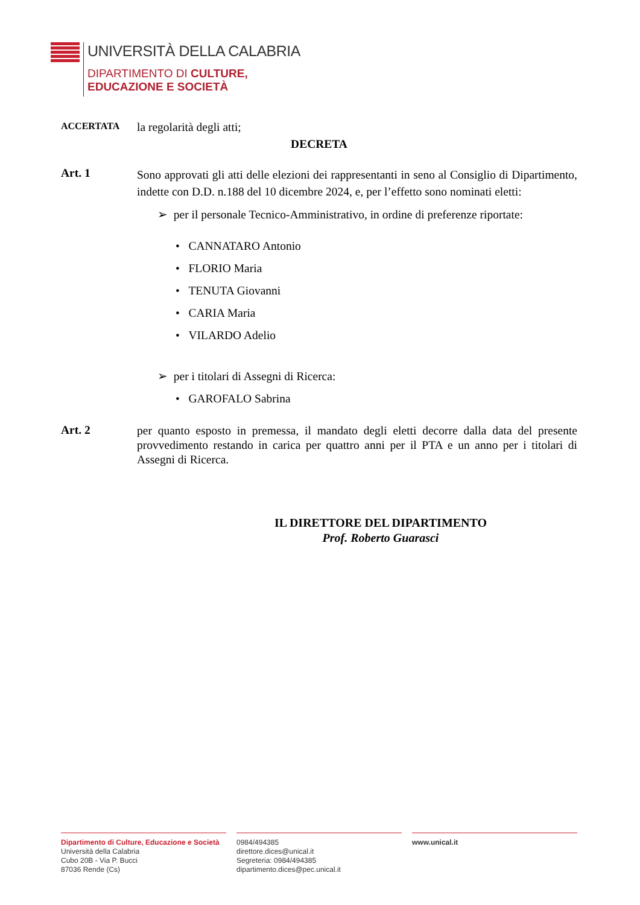UNIVERSITÀ DELLA CALABRIA
DIPARTIMENTO DI CULTURE,
EDUCAZIONE E SOCIETÀ
ACCERTATA la regolarità degli atti;
DECRETA
Art. 1
Sono approvati gli atti delle elezioni dei rappresentanti in seno al Consiglio di Dipartimento, indette con D.D. n.188 del 10 dicembre 2024, e, per l’effetto sono nominati eletti:
➢ per il personale Tecnico-Amministrativo, in ordine di preferenze riportate:
• CANNATARO Antonio
• FLORIO Maria
• TENUTA Giovanni
• CARIA Maria
• VILARDO Adelio
➢ per i titolari di Assegni di Ricerca:
• GAROFALO Sabrina
Art. 2
per quanto esposto in premessa, il mandato degli eletti decorre dalla data del presente provvedimento restando in carica per quattro anni per il PTA e un anno per i titolari di Assegni di Ricerca.
IL DIRETTORE DEL DIPARTIMENTO
Prof. Roberto Guarasci
Dipartimento di Culture, Educazione e Società
Università della Calabria
Cubo 20B - Via P. Bucci
87036 Rende (Cs)
0984/494385
direttore.dices@unical.it
Segreteria: 0984/494385
dipartimento.dices@pec.unical.it
www.unical.it